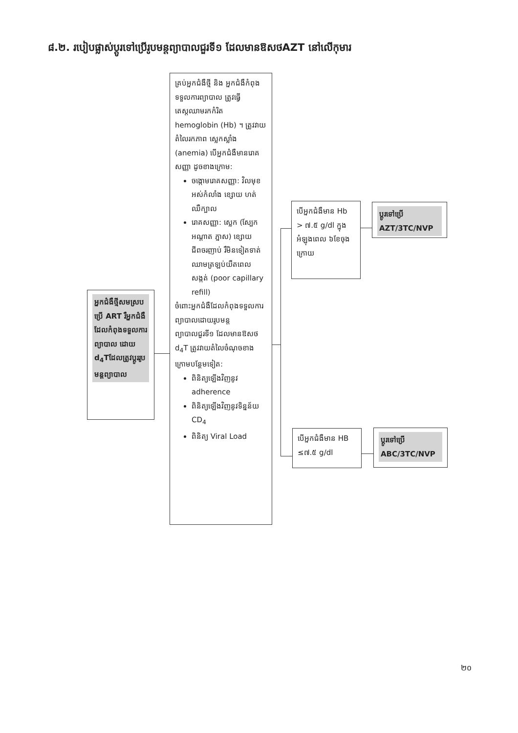៨.២. របៀបផ្លាស់ប្តូរទៅប្រើរូបមន្តព្យាបាលជួរទី១ ដែលមានឱសថAZT នៅលើកុមារ
អ្នកជំងឺថ្មីសមស្របប្រើ ART រឺអ្នកជំងឺ ដែលកំពុងទទួលការព្យាបាល ដោយ d<sub>4</sub>Tដែលត្រូវប្តូររូបមន្តព្យាបាល
គ្រប់អ្នកជំងឺថ្មី និង អ្នកជំងឺកំពុងទទួលការព្យាបាល ត្រូវធ្វើតេស្តឈាមរកកំរិត hemoglobin (Hb) ។ ត្រូវវាយតំលៃរកភាព ស្លេកស្លាំង (anemia) បើអ្នកជំងឺមានរោគសញ្ញា ដូចខាងក្រោម:
ចង្កោមរោគសញ្ញា: វិលមុខ អស់កំលាំង ខ្សោយ ហត់ ឈឺក្បាល
រោគសញ្ញា: ស្លេក (ស្បែក អណ្តាត ភ្នាស) ខ្សោយ ជីពចរញាប់ រឺមិនទៀតទាត់ ឈាមត្រឡប់យឺតពេលសង្កត់ (poor capillary refill)
ចំពោះអ្នកជំងឺដែលកំពុងទទួលការព្យាបាលដោយរូបមន្តព្យាបាលជួរទី១ ដែលមានឱសថ d<sub>4</sub>T ត្រូវវាយតំលៃចំណុចខាងក្រោមបន្ថែមទៀត:
ពិនិត្យឡើងវិញនូវ adherence
ពិនិត្យឡើងវិញនូវទិន្នន័យ CD<sub>4</sub>
ពិនិត្យ Viral Load
បើអ្នកជំងឺមាន Hb > ៧.៥ g/dl ក្នុងអំឡុងពេល ៦ខែចុងក្រោយ
ប្តូរទៅប្រើ AZT/3TC/NVP
បើអ្នកជំងឺមាន HB ≤៧.៥ g/dl
ប្តូរទៅប្រើ ABC/3TC/NVP
២០